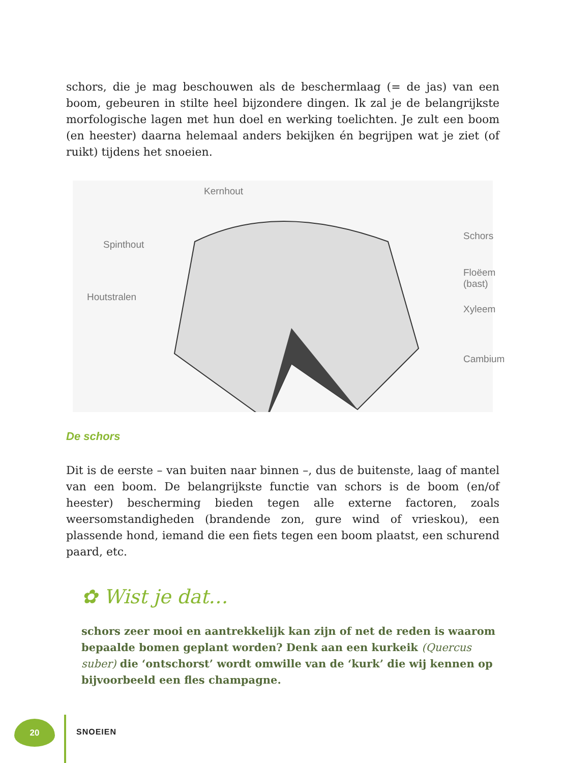schors, die je mag beschouwen als de beschermlaag (= de jas) van een boom, gebeuren in stilte heel bijzondere dingen. Ik zal je de belangrijkste morfologische lagen met hun doel en werking toelichten. Je zult een boom (en heester) daarna helemaal anders bekijken én begrijpen wat je ziet (of ruikt) tijdens het snoeien.
Kernhout
Spinthout
Schors
Floëem (bast)
Houtstralen
Xyleem
Cambium
De schors
Dit is de eerste – van buiten naar binnen –, dus de buitenste, laag of mantel van een boom. De belangrijkste functie van schors is de boom (en/of heester) bescherming bieden tegen alle externe factoren, zoals weersomstandigheden (brandende zon, gure wind of vrieskou), een plassende hond, iemand die een fiets tegen een boom plaatst, een schurend paard, etc.
✿ Wist je dat…
schors zeer mooi en aantrekkelijk kan zijn of net de reden is waarom bepaalde bomen geplant worden? Denk aan een kurkeik (Quercus suber) die ‘ontschorst’ wordt omwille van de ‘kurk’ die wij kennen op bijvoorbeeld een fles champagne.
20
SNOEIEN